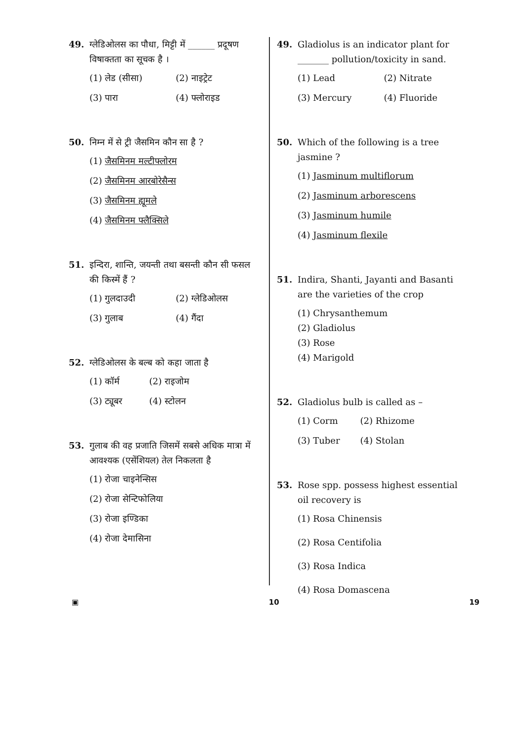49. ग्लेडिओलस का पौधा, मिट्टी में ______ प्रदूषण विषाक्तता का सूचक है ।
(1) लेड (सीसा) (2) नाइट्रेट (3) पारा (4) फ्लोराइड
50. निम्न में से ट्री जैसमिन कौन सा है ?
(1) जैसमिनम मल्टीफ्लोरम
(2) जैसमिनम आरबोरेसैन्स
(3) जैसमिनम ह्यूमले
(4) जैसमिनम फ्लैक्सिले
51. इन्दिरा, शान्ति, जयन्ती तथा बसन्ती कौन सी फसल की किस्में हैं ?
(1) गुलदाउदी (2) ग्लेडिओलस (3) गुलाब (4) गैंदा
52. ग्लेडिओलस के बल्ब को कहा जाता है
(1) कॉर्म (2) राइजोम (3) ट्यूबर (4) स्टोलन
53. गुलाब की वह प्रजाति जिसमें सबसे अधिक मात्रा में आवश्यक (एसेंशियल) तेल निकलता है
(1) रोजा चाइनेन्सिस
(2) रोजा सेन्टिफोलिया
(3) रोजा इण्डिका
(4) रोजा देमासिना
49. Gladiolus is an indicator plant for _______ pollution/toxicity in sand.
(1) Lead (2) Nitrate (3) Mercury (4) Fluoride
50. Which of the following is a tree jasmine ?
(1) Jasminum multiflorum
(2) Jasminum arborescens
(3) Jasminum humile
(4) Jasminum flexile
51. Indira, Shanti, Jayanti and Basanti are the varieties of the crop
(1) Chrysanthemum
(2) Gladiolus
(3) Rose
(4) Marigold
52. Gladiolus bulb is called as –
(1) Corm (2) Rhizome (3) Tuber (4) Stolan
53. Rose spp. possess highest essential oil recovery is
(1) Rosa Chinensis
(2) Rosa Centifolia
(3) Rosa Indica
(4) Rosa Domascena
▣ 10 19